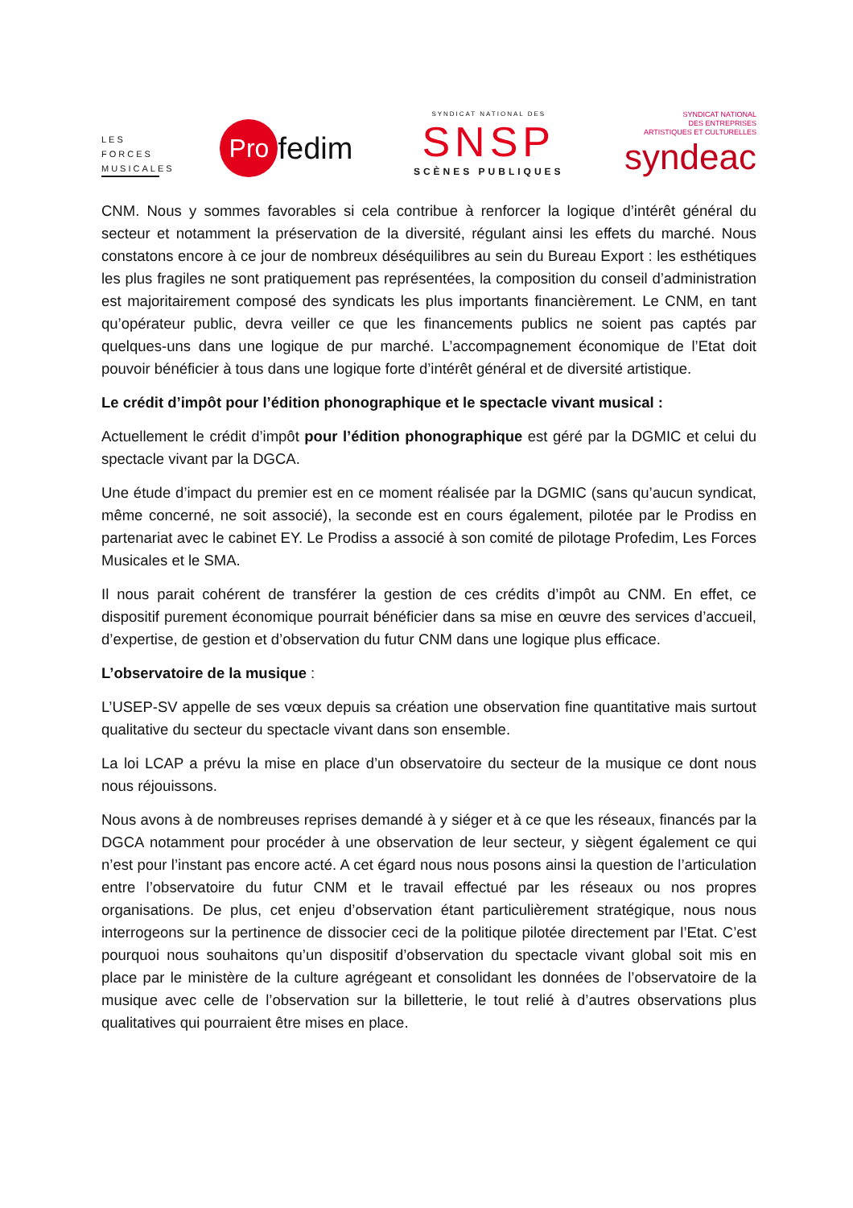LES FORCES MUSICALES
Pro fedim
SYNDICAT NATIONAL DES
SNSP
SCÈNES PUBLIQUES
SYNDICAT NATIONAL
DES ENTREPRISES
ARTISTIQUES ET CULTURELLES
syndeac
CNM. Nous y sommes favorables si cela contribue à renforcer la logique d’intérêt général du secteur et notamment la préservation de la diversité, régulant ainsi les effets du marché. Nous constatons encore à ce jour de nombreux déséquilibres au sein du Bureau Export : les esthétiques les plus fragiles ne sont pratiquement pas représentées, la composition du conseil d’administration est majoritairement composé des syndicats les plus importants financièrement. Le CNM, en tant qu’opérateur public, devra veiller ce que les financements publics ne soient pas captés par quelques-uns dans une logique de pur marché. L’accompagnement économique de l’Etat doit pouvoir bénéficier à tous dans une logique forte d’intérêt général et de diversité artistique.
Le crédit d’impôt pour l’édition phonographique et le spectacle vivant musical :
Actuellement le crédit d’impôt pour l’édition phonographique est géré par la DGMIC et celui du spectacle vivant par la DGCA.
Une étude d’impact du premier est en ce moment réalisée par la DGMIC (sans qu’aucun syndicat, même concerné, ne soit associé), la seconde est en cours également, pilotée par le Prodiss en partenariat avec le cabinet EY. Le Prodiss a associé à son comité de pilotage Profedim, Les Forces Musicales et le SMA.
Il nous parait cohérent de transférer la gestion de ces crédits d’impôt au CNM. En effet, ce dispositif purement économique pourrait bénéficier dans sa mise en œuvre des services d’accueil, d’expertise, de gestion et d’observation du futur CNM dans une logique plus efficace.
L’observatoire de la musique :
L’USEP-SV appelle de ses vœux depuis sa création une observation fine quantitative mais surtout qualitative du secteur du spectacle vivant dans son ensemble.
La loi LCAP a prévu la mise en place d’un observatoire du secteur de la musique ce dont nous nous réjouissons.
Nous avons à de nombreuses reprises demandé à y siéger et à ce que les réseaux, financés par la DGCA notamment pour procéder à une observation de leur secteur, y siègent également ce qui n’est pour l’instant pas encore acté. A cet égard nous nous posons ainsi la question de l’articulation entre l’observatoire du futur CNM et le travail effectué par les réseaux ou nos propres organisations. De plus, cet enjeu d’observation étant particulièrement stratégique, nous nous interrogeons sur la pertinence de dissocier ceci de la politique pilotée directement par l’Etat. C’est pourquoi nous souhaitons qu’un dispositif d’observation du spectacle vivant global soit mis en place par le ministère de la culture agrégeant et consolidant les données de l’observatoire de la musique avec celle de l’observation sur la billetterie, le tout relié à d’autres observations plus qualitatives qui pourraient être mises en place.